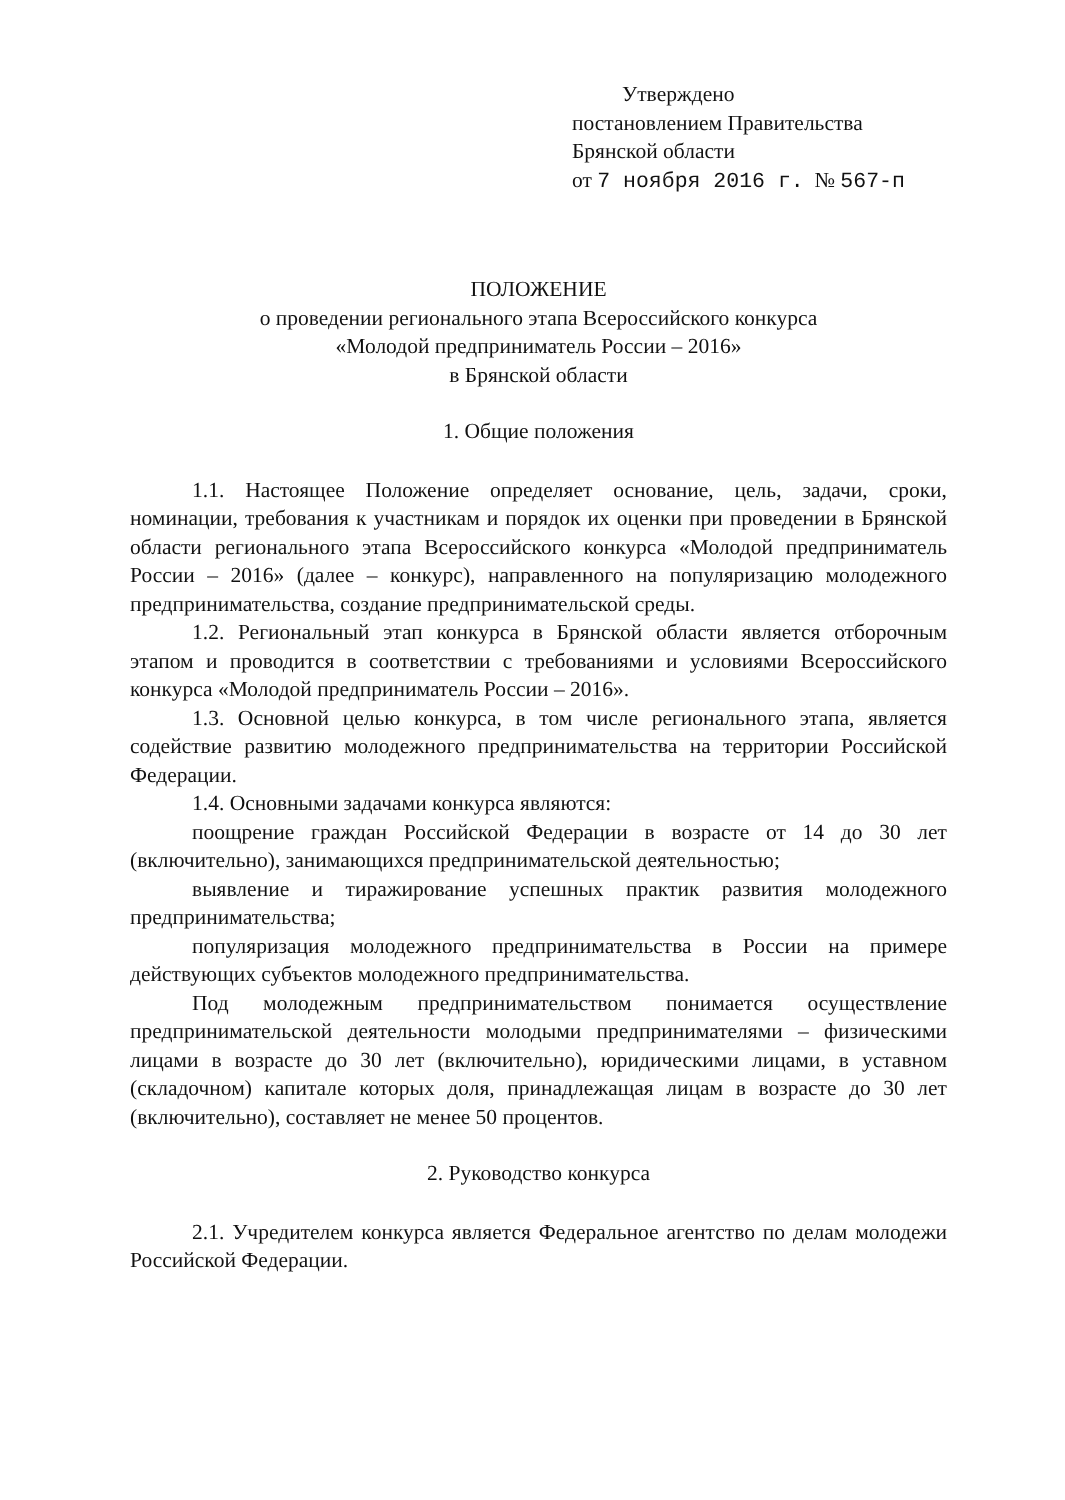Утверждено
постановлением Правительства
Брянской области
от 7 ноября 2016 г. № 567-п
ПОЛОЖЕНИЕ
о проведении регионального этапа Всероссийского конкурса
«Молодой предприниматель России – 2016»
в Брянской области
1. Общие положения
1.1. Настоящее Положение определяет основание, цель, задачи, сроки, номинации, требования к участникам и порядок их оценки при проведении в Брянской области регионального этапа Всероссийского конкурса «Молодой предприниматель России – 2016» (далее – конкурс), направленного на популяризацию молодежного предпринимательства, создание предпринимательской среды.
1.2. Региональный этап конкурса в Брянской области является отборочным этапом и проводится в соответствии с требованиями и условиями Всероссийского конкурса «Молодой предприниматель России – 2016».
1.3. Основной целью конкурса, в том числе регионального этапа, является содействие развитию молодежного предпринимательства на территории Российской Федерации.
1.4. Основными задачами конкурса являются:
поощрение граждан Российской Федерации в возрасте от 14 до 30 лет (включительно), занимающихся предпринимательской деятельностью;
выявление и тиражирование успешных практик развития молодежного предпринимательства;
популяризация молодежного предпринимательства в России на примере действующих субъектов молодежного предпринимательства.
Под молодежным предпринимательством понимается осуществление предпринимательской деятельности молодыми предпринимателями – физическими лицами в возрасте до 30 лет (включительно), юридическими лицами, в уставном (складочном) капитале которых доля, принадлежащая лицам в возрасте до 30 лет (включительно), составляет не менее 50 процентов.
2. Руководство конкурса
2.1. Учредителем конкурса является Федеральное агентство по делам молодежи Российской Федерации.